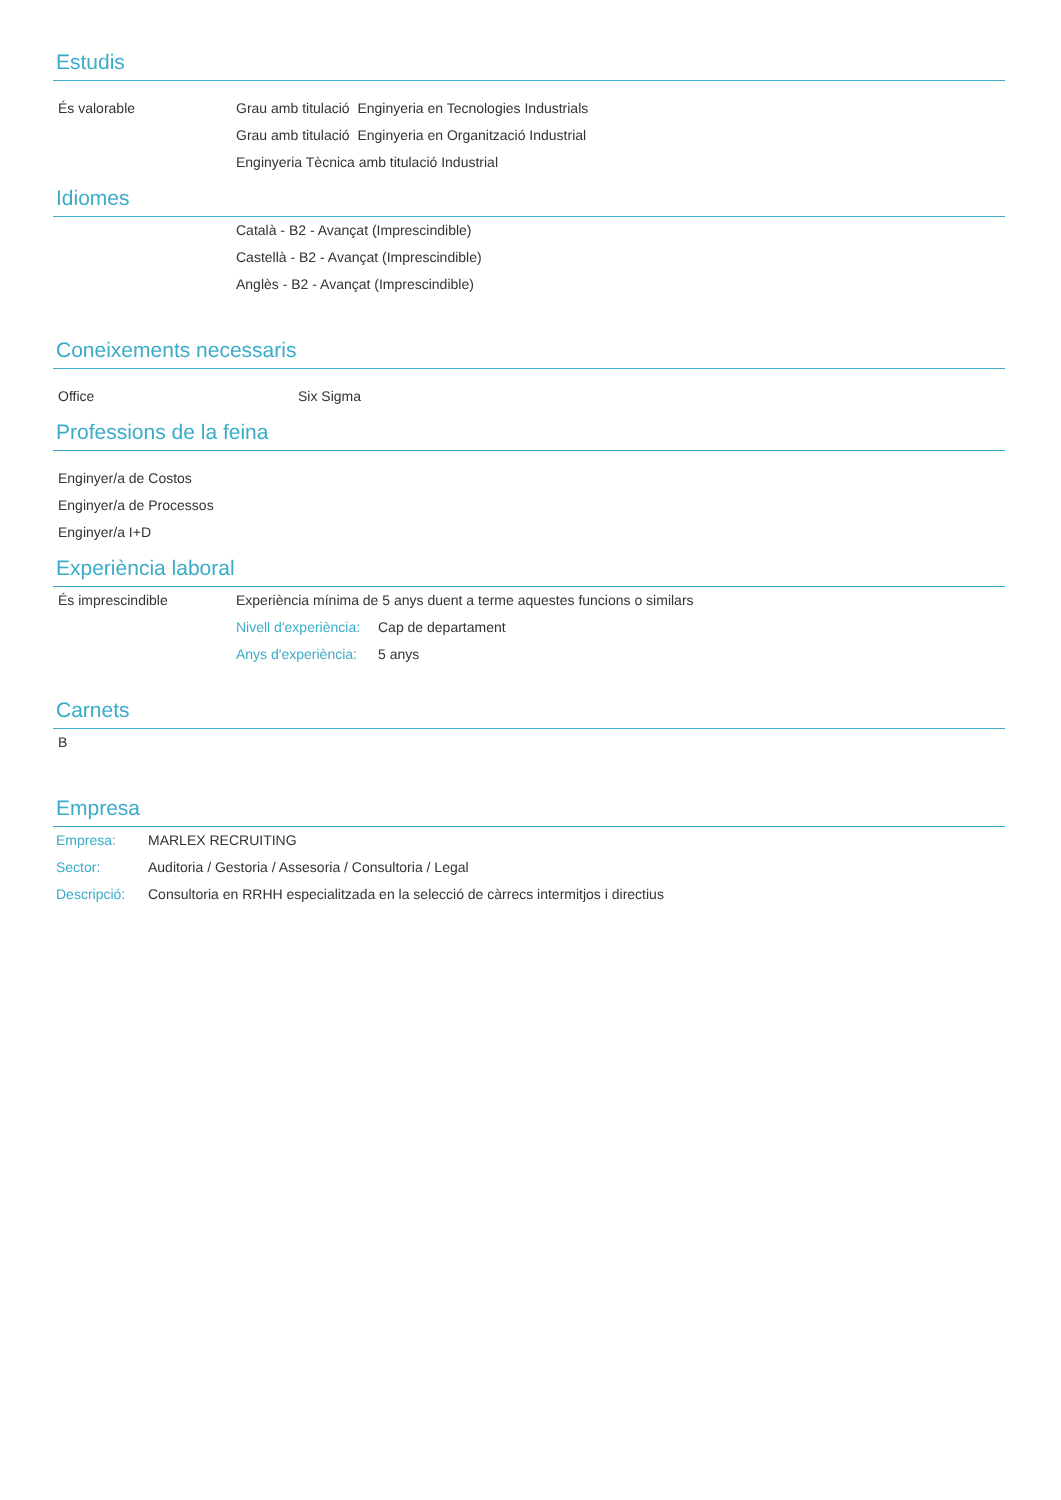Estudis
És valorable Grau amb titulació Enginyeria en Tecnologies Industrials
Grau amb titulació Enginyeria en Organització Industrial
Enginyeria Tècnica amb titulació Industrial
Idiomes
Català - B2 - Avançat (Imprescindible)
Castellà - B2 - Avançat (Imprescindible)
Anglès - B2 - Avançat (Imprescindible)
Coneixements necessaris
Office Six Sigma
Professions de la feina
Enginyer/a de Costos
Enginyer/a de Processos
Enginyer/a I+D
Experiència laboral
És imprescindible Experiència mínima de 5 anys duent a terme aquestes funcions o similars
Nivell d'experiència: Cap de departament
Anys d'experiència: 5 anys
Carnets
B
Empresa
Empresa: MARLEX RECRUITING
Sector: Auditoria / Gestoria / Assesoria / Consultoria / Legal
Descripció:
Consultoria en RRHH especialitzada en la selecció de càrrecs intermitjos i directius